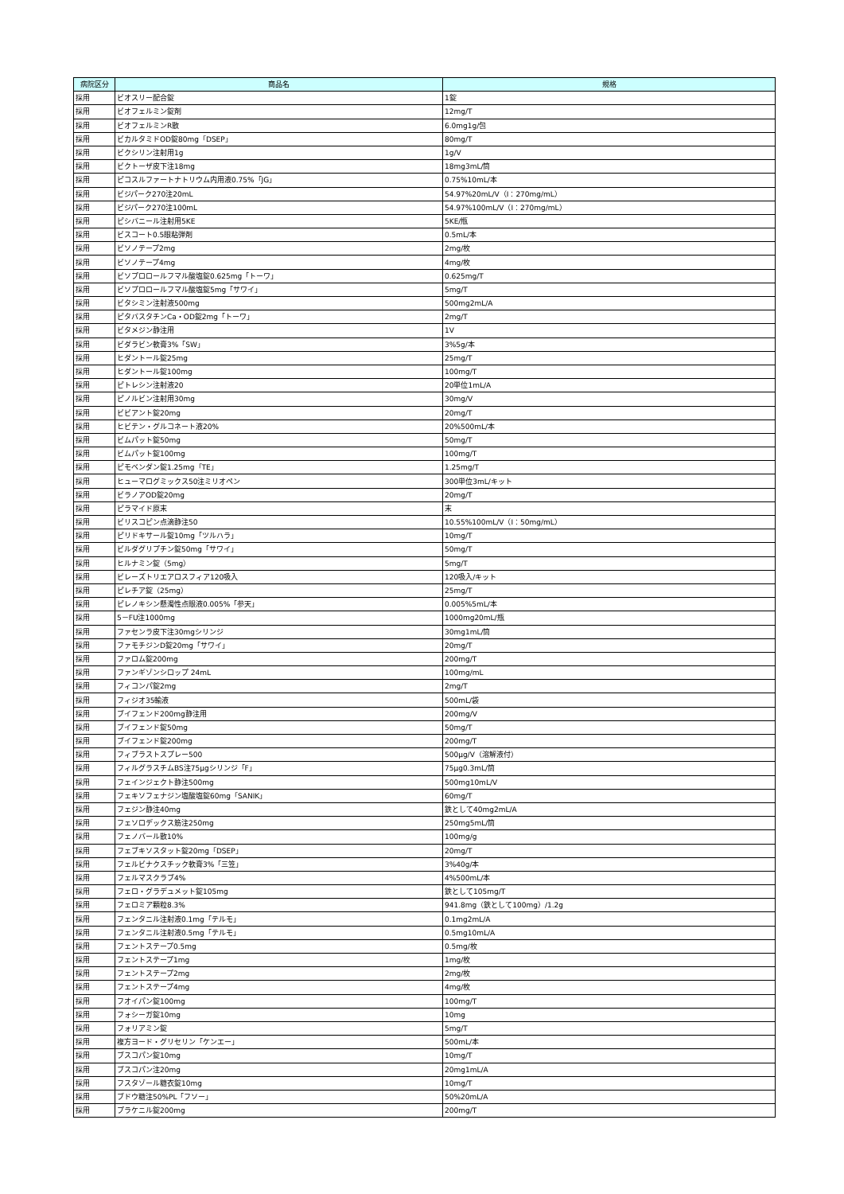| 病院区分 | 商品名 | 規格 |
| --- | --- | --- |
| 採用 | ビオスリー配合錠 | 1錠 |
| 採用 | ビオフェルミン錠剤 | 12mg/T |
| 採用 | ビオフェルミンR散 | 6.0mg1g/包 |
| 採用 | ビカルタミドOD錠80mg「DSEP」 | 80mg/T |
| 採用 | ビクシリン注射用1g | 1g/V |
| 採用 | ビクトーザ皮下注18mg | 18mg3mL/筒 |
| 採用 | ピコスルファートナトリウム内用液0.75%「JG」 | 0.75%10mL/本 |
| 採用 | ビジパーク270注20mL | 54.97%20mL/V（I：270mg/mL） |
| 採用 | ビジパーク270注100mL | 54.97%100mL/V（I：270mg/mL） |
| 採用 | ピシバニール注射用5KE | 5KE/瓶 |
| 採用 | ビスコート0.5眼粘弾剤 | 0.5mL/本 |
| 採用 | ビソノテープ2mg | 2mg/枚 |
| 採用 | ビソノテープ4mg | 4mg/枚 |
| 採用 | ビソプロロールフマル酸塩錠0.625mg「トーワ」 | 0.625mg/T |
| 採用 | ビソプロロールフマル酸塩錠5mg「サワイ」 | 5mg/T |
| 採用 | ビタシミン注射液500mg | 500mg2mL/A |
| 採用 | ピタバスタチンCa・OD錠2mg「トーワ」 | 2mg/T |
| 採用 | ビタメジン静注用 | 1V |
| 採用 | ビダラビン軟膏3%「SW」 | 3%5g/本 |
| 採用 | ヒダントール錠25mg | 25mg/T |
| 採用 | ヒダントール錠100mg | 100mg/T |
| 採用 | ピトレシン注射液20 | 20単位1mL/A |
| 採用 | ピノルビン注射用30mg | 30mg/V |
| 採用 | ビビアント錠20mg | 20mg/T |
| 採用 | ヒビテン・グルコネート液20% | 20%500mL/本 |
| 採用 | ビムパット錠50mg | 50mg/T |
| 採用 | ビムパット錠100mg | 100mg/T |
| 採用 | ピモベンダン錠1.25mg「TE」 | 1.25mg/T |
| 採用 | ヒューマログミックス50注ミリオペン | 300単位3mL/キット |
| 採用 | ビラノアOD錠20mg | 20mg/T |
| 採用 | ピラマイド原末 | 末 |
| 採用 | ビリスコピン点滴静注50 | 10.55%100mL/V（I：50mg/mL） |
| 採用 | ピリドキサール錠10mg「ツルハラ」 | 10mg/T |
| 採用 | ビルダグリプチン錠50mg「サワイ」 | 50mg/T |
| 採用 | ヒルナミン錠（5mg） | 5mg/T |
| 採用 | ビレーズトリエアロスフィア120吸入 | 120吸入/キット |
| 採用 | ピレチア錠（25mg） | 25mg/T |
| 採用 | ピレノキシン懸濁性点眼液0.005%「参天」 | 0.005%5mL/本 |
| 採用 | 5－FU注1000mg | 1000mg20mL/瓶 |
| 採用 | ファセンラ皮下注30mgシリンジ | 30mg1mL/筒 |
| 採用 | ファモチジンD錠20mg「サワイ」 | 20mg/T |
| 採用 | ファロム錠200mg | 200mg/T |
| 採用 | ファンギゾンシロップ 24mL | 100mg/mL |
| 採用 | フィコンパ錠2mg | 2mg/T |
| 採用 | フィジオ35輸液 | 500mL/袋 |
| 採用 | ブイフェンド200mg静注用 | 200mg/V |
| 採用 | ブイフェンド錠50mg | 50mg/T |
| 採用 | ブイフェンド錠200mg | 200mg/T |
| 採用 | フィブラストスプレー500 | 500μg/V（溶解液付） |
| 採用 | フィルグラスチムBS注75μgシリンジ「F」 | 75μg0.3mL/筒 |
| 採用 | フェインジェクト静注500mg | 500mg10mL/V |
| 採用 | フェキソフェナジン塩酸塩錠60mg「SANIK」 | 60mg/T |
| 採用 | フェジン静注40mg | 鉄として40mg2mL/A |
| 採用 | フェソロデックス筋注250mg | 250mg5mL/筒 |
| 採用 | フェノバール散10% | 100mg/g |
| 採用 | フェブキソスタット錠20mg「DSEP」 | 20mg/T |
| 採用 | フェルビナクスチック軟膏3%「三笠」 | 3%40g/本 |
| 採用 | フェルマスクラブ4% | 4%500mL/本 |
| 採用 | フェロ・グラデュメット錠105mg | 鉄として105mg/T |
| 採用 | フェロミア顆粒8.3% | 941.8mg（鉄として100mg）/1.2g |
| 採用 | フェンタニル注射液0.1mg「テルモ」 | 0.1mg2mL/A |
| 採用 | フェンタニル注射液0.5mg「テルモ」 | 0.5mg10mL/A |
| 採用 | フェントステープ0.5mg | 0.5mg/枚 |
| 採用 | フェントステープ1mg | 1mg/枚 |
| 採用 | フェントステープ2mg | 2mg/枚 |
| 採用 | フェントステープ4mg | 4mg/枚 |
| 採用 | フオイパン錠100mg | 100mg/T |
| 採用 | フォシーガ錠10mg | 10mg |
| 採用 | フォリアミン錠 | 5mg/T |
| 採用 | 複方ヨード・グリセリン「ケンエー」 | 500mL/本 |
| 採用 | ブスコパン錠10mg | 10mg/T |
| 採用 | ブスコパン注20mg | 20mg1mL/A |
| 採用 | フスタゾール糖衣錠10mg | 10mg/T |
| 採用 | ブドウ糖注50%PL「フソー」 | 50%20mL/A |
| 採用 | プラケニル錠200mg | 200mg/T |